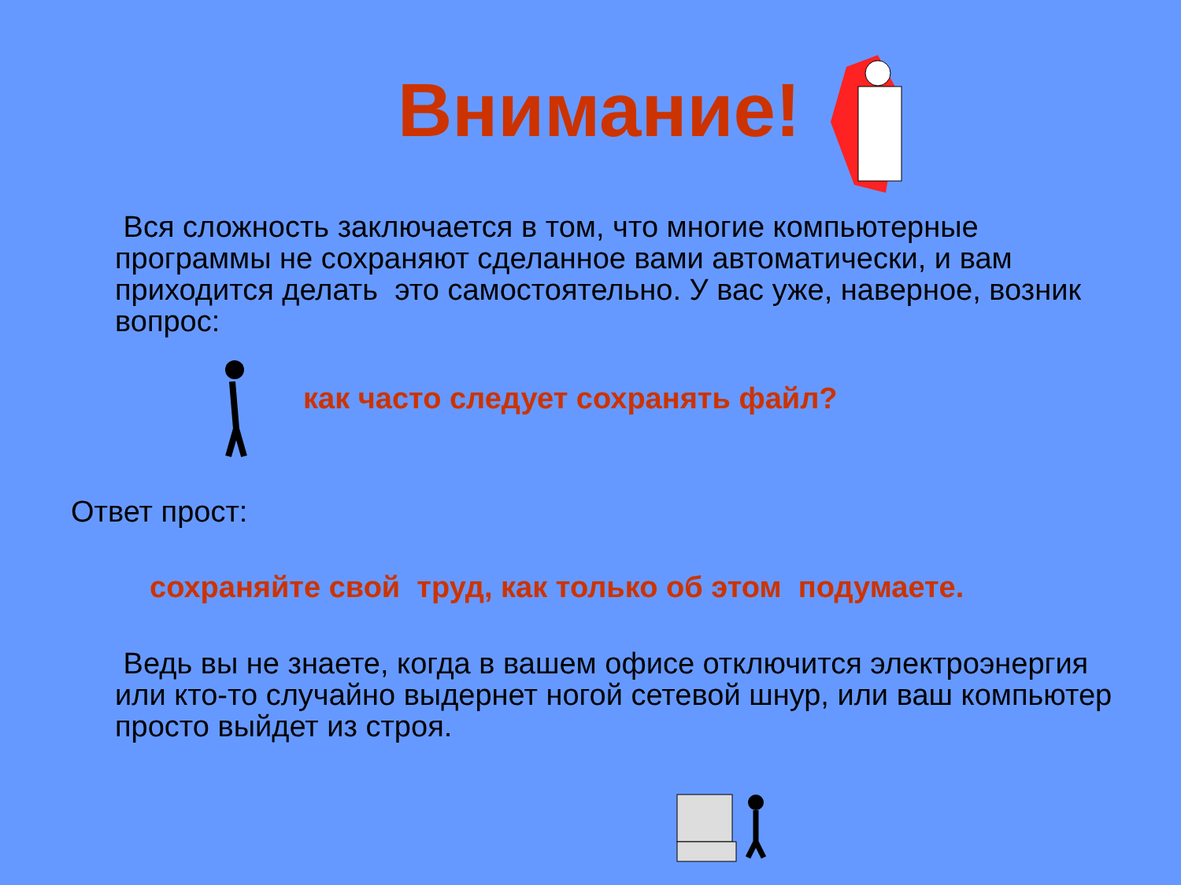Внимание!
Вся сложность заключается в том, что многие компьютерные программы не сохраняют сделанное вами автоматически, и вам приходится делать это самостоятельно. У вас уже, наверное, возник вопрос:
как часто следует сохранять файл?
Ответ прост:
сохраняйте свой труд, как только об этом подумаете.
Ведь вы не знаете, когда в вашем офисе отключится электроэнергия или кто-то случайно выдернет ногой сетевой шнур, или ваш компьютер просто выйдет из строя.